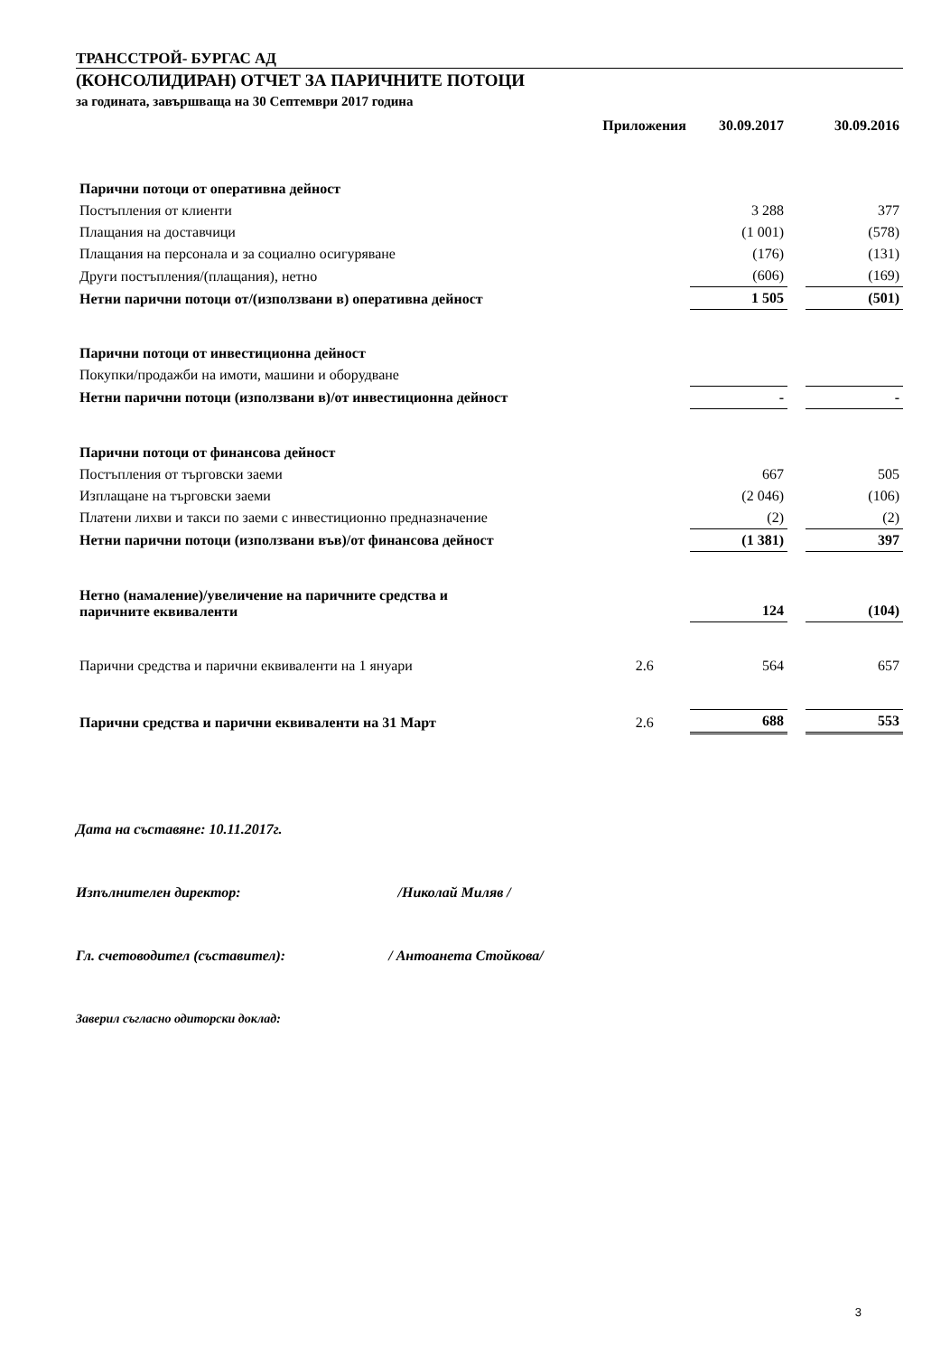ТРАНССТРОЙ- БУРГАС АД
(КОНСОЛИДИРАН) ОТЧЕТ ЗА ПАРИЧНИТЕ ПОТОЦИ
за годината, завършваща на 30 Септември 2017 година
| | Приложения | 30.09.2017 | | 30.09.2016 |
| --- | --- | --- | --- | --- |
| Парични потоци от оперативна дейност | | | | |
| Постъпления от клиенти | | 3 288 | | 377 |
| Плащания на доставчици | | (1 001) | | (578) |
| Плащания на персонала и за социално осигуряване | | (176) | | (131) |
| Други постъпления/(плащания), нетно | | (606) | | (169) |
| Нетни парични потоци от/(използвани в) оперативна дейност | | 1 505 | | (501) |
| Парични потоци от инвестиционна дейност | | | | |
| Покупки/продажби на имоти, машини и оборудване | | | | |
| Нетни парични потоци (използвани в)/от инвестиционна дейност | | - | | - |
| Парични потоци от финансова дейност | | | | |
| Постъпления от търговски заеми | | 667 | | 505 |
| Изплащане на търговски заеми | | (2 046) | | (106) |
| Платени лихви и такси по заеми с инвестиционно предназначение | | (2) | | (2) |
| Нетни парични потоци (използвани във)/от финансова дейност | | (1 381) | | 397 |
| Нетно (намаление)/увеличение на паричните средства и паричните еквиваленти | | 124 | | (104) |
| Парични средства и парични еквиваленти на 1 януари | 2.6 | 564 | | 657 |
| Парични средства и парични еквиваленти на 31 Март | 2.6 | 688 | | 553 |
Дата на съставяне: 10.11.2017г.
Изпълнителен директор: /Николай Миляв /
Гл. счетоводител (съставител): / Антоанета Стойкова/
Заверил съгласно одиторски доклад:
3